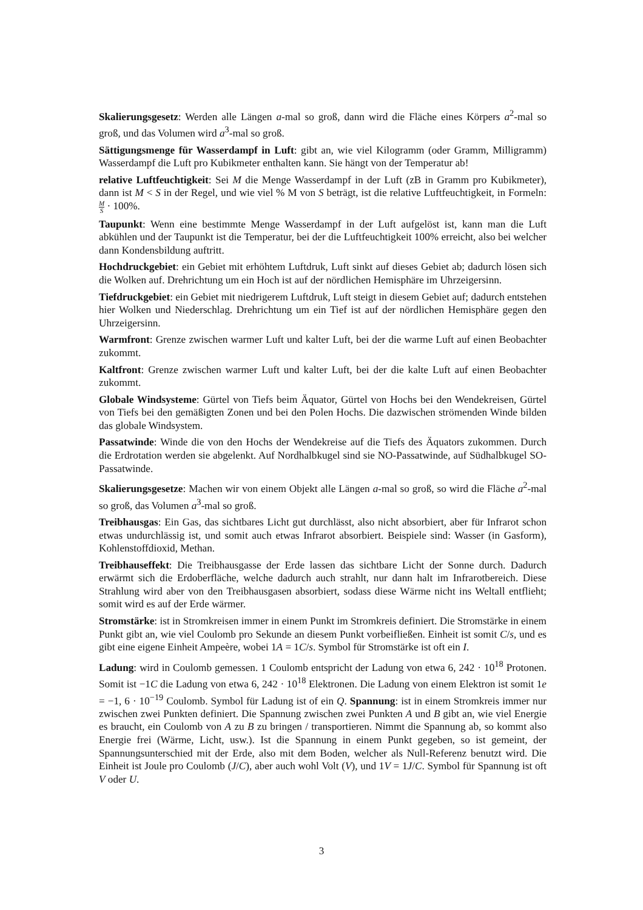Skalierungsgesetz: Werden alle Längen a-mal so groß, dann wird die Fläche eines Körpers a<sup>2</sup>-mal so groß, und das Volumen wird a<sup>3</sup>-mal so groß.
Sättigungsmenge für Wasserdampf in Luft: gibt an, wie viel Kilogramm (oder Gramm, Milligramm) Wasserdampf die Luft pro Kubikmeter enthalten kann. Sie hängt von der Temperatur ab!
relative Luftfeuchtigkeit: Sei M die Menge Wasserdampf in der Luft (zB in Gramm pro Kubikmeter), dann ist M < S in der Regel, und wie viel % M von S beträgt, ist die relative Luftfeuchtigkeit, in Formeln: M S · 100%.
Taupunkt: Wenn eine bestimmte Menge Wasserdampf in der Luft aufgelöst ist, kann man die Luft abkühlen und der Taupunkt ist die Temperatur, bei der die Luftfeuchtigkeit 100% erreicht, also bei welcher dann Kondensbildung auftritt.
Hochdruckgebiet: ein Gebiet mit erhöhtem Luftdruk, Luft sinkt auf dieses Gebiet ab; dadurch lösen sich die Wolken auf. Drehrichtung um ein Hoch ist auf der nördlichen Hemisphäre im Uhrzeigersinn.
Tiefdruckgebiet: ein Gebiet mit niedrigerem Luftdruk, Luft steigt in diesem Gebiet auf; dadurch entstehen hier Wolken und Niederschlag. Drehrichtung um ein Tief ist auf der nördlichen Hemisphäre gegen den Uhrzeigersinn.
Warmfront: Grenze zwischen warmer Luft und kalter Luft, bei der die warme Luft auf einen Beobachter zukommt.
Kaltfront: Grenze zwischen warmer Luft und kalter Luft, bei der die kalte Luft auf einen Beobachter zukommt.
Globale Windsysteme: Gürtel von Tiefs beim Äquator, Gürtel von Hochs bei den Wendekreisen, Gürtel von Tiefs bei den gemäßigten Zonen und bei den Polen Hochs. Die dazwischen strömenden Winde bilden das globale Windsystem.
Passatwinde: Winde die von den Hochs der Wendekreise auf die Tiefs des Äquators zukommen. Durch die Erdrotation werden sie abgelenkt. Auf Nordhalbkugel sind sie NO-Passatwinde, auf Südhalbkugel SO-Passatwinde.
Skalierungsgesetze: Machen wir von einem Objekt alle Längen a-mal so groß, so wird die Fläche a<sup>2</sup>-mal so groß, das Volumen a<sup>3</sup>-mal so groß.
Treibhausgas: Ein Gas, das sichtbares Licht gut durchlässt, also nicht absorbiert, aber für Infrarot schon etwas undurchlässig ist, und somit auch etwas Infrarot absorbiert. Beispiele sind: Wasser (in Gasform), Kohlenstoffdioxid, Methan.
Treibhauseffekt: Die Treibhausgasse der Erde lassen das sichtbare Licht der Sonne durch. Dadurch erwärmt sich die Erdoberfläche, welche dadurch auch strahlt, nur dann halt im Infrarotbereich. Diese Strahlung wird aber von den Treibhausgasen absorbiert, sodass diese Wärme nicht ins Weltall entflieht; somit wird es auf der Erde wärmer.
Stromstärke: ist in Stromkreisen immer in einem Punkt im Stromkreis definiert. Die Stromstärke in einem Punkt gibt an, wie viel Coulomb pro Sekunde an diesem Punkt vorbeifließen. Einheit ist somit C/s, und es gibt eine eigene Einheit Ampeère, wobei 1A = 1C/s. Symbol für Stromstärke ist oft ein I.
Ladung: wird in Coulomb gemessen. 1 Coulomb entspricht der Ladung von etwa 6, 242 · 10<sup>18</sup> Protonen. Somit ist −1C die Ladung von etwa 6, 242 · 10<sup>18</sup> Elektronen. Die Ladung von einem Elektron ist somit 1e = −1, 6 · 10<sup>−19</sup> Coulomb. Symbol für Ladung ist of ein Q. Spannung: ist in einem Stromkreis immer nur zwischen zwei Punkten definiert. Die Spannung zwischen zwei Punkten A und B gibt an, wie viel Energie es braucht, ein Coulomb von A zu B zu bringen / transportieren. Nimmt die Spannung ab, so kommt also Energie frei (Wärme, Licht, usw.). Ist die Spannung in einem Punkt gegeben, so ist gemeint, der Spannungsunterschied mit der Erde, also mit dem Boden, welcher als Null-Referenz benutzt wird. Die Einheit ist Joule pro Coulomb (J/C), aber auch wohl Volt (V), und 1V = 1J/C. Symbol für Spannung ist oft V oder U.
3